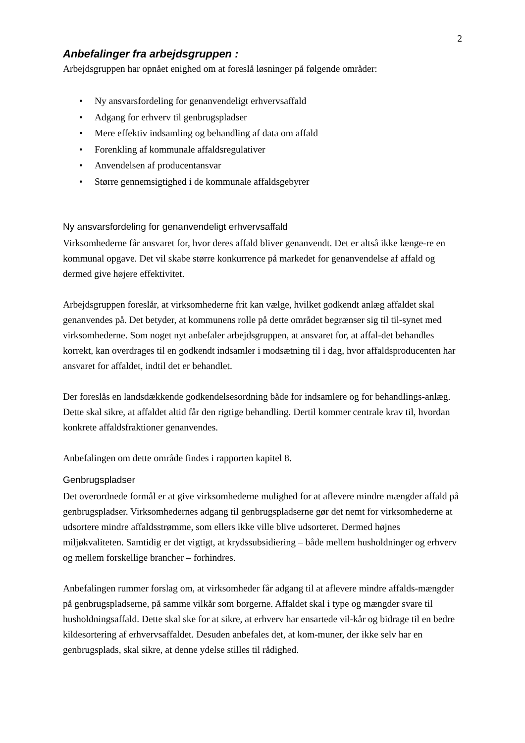2
Anbefalinger fra arbejdsgruppen :
Arbejdsgruppen har opnået enighed om at foreslå løsninger på følgende områder:
• Ny ansvarsfordeling for genanvendeligt erhvervsaffald
• Adgang for erhverv til genbrugspladser
• Mere effektiv indsamling og behandling af data om affald
• Forenkling af kommunale affaldsregulativer
• Anvendelsen af producentansvar
• Større gennemsigtighed i de kommunale affaldsgebyrer
Ny ansvarsfordeling for genanvendeligt erhvervsaffald
Virksomhederne får ansvaret for, hvor deres affald bliver genanvendt. Det er altså ikke længe-re en kommunal opgave. Det vil skabe større konkurrence på markedet for genanvendelse af affald og dermed give højere effektivitet.
Arbejdsgruppen foreslår, at virksomhederne frit kan vælge, hvilket godkendt anlæg affaldet skal genanvendes på. Det betyder, at kommunens rolle på dette området begrænser sig til til-synet med virksomhederne. Som noget nyt anbefaler arbejdsgruppen, at ansvaret for, at affal-det behandles korrekt, kan overdrages til en godkendt indsamler i modsætning til i dag, hvor affaldsproducenten har ansvaret for affaldet, indtil det er behandlet.
Der foreslås en landsdækkende godkendelsesordning både for indsamlere og for behandlings-anlæg. Dette skal sikre, at affaldet altid får den rigtige behandling. Dertil kommer centrale krav til, hvordan konkrete affaldsfraktioner genanvendes.
Anbefalingen om dette område findes i rapporten kapitel 8.
Genbrugspladser
Det overordnede formål er at give virksomhederne mulighed for at aflevere mindre mængder affald på genbrugspladser. Virksomhedernes adgang til genbrugspladserne gør det nemt for virksomhederne at udsortere mindre affaldsstrømme, som ellers ikke ville blive udsorteret. Dermed højnes miljøkvaliteten. Samtidig er det vigtigt, at krydssubsidiering – både mellem husholdninger og erhverv og mellem forskellige brancher – forhindres.
Anbefalingen rummer forslag om, at virksomheder får adgang til at aflevere mindre affalds-mængder på genbrugspladserne, på samme vilkår som borgerne. Affaldet skal i type og mængder svare til husholdningsaffald. Dette skal ske for at sikre, at erhverv har ensartede vil-kår og bidrage til en bedre kildesortering af erhvervsaffaldet. Desuden anbefales det, at kom-muner, der ikke selv har en genbrugsplads, skal sikre, at denne ydelse stilles til rådighed.